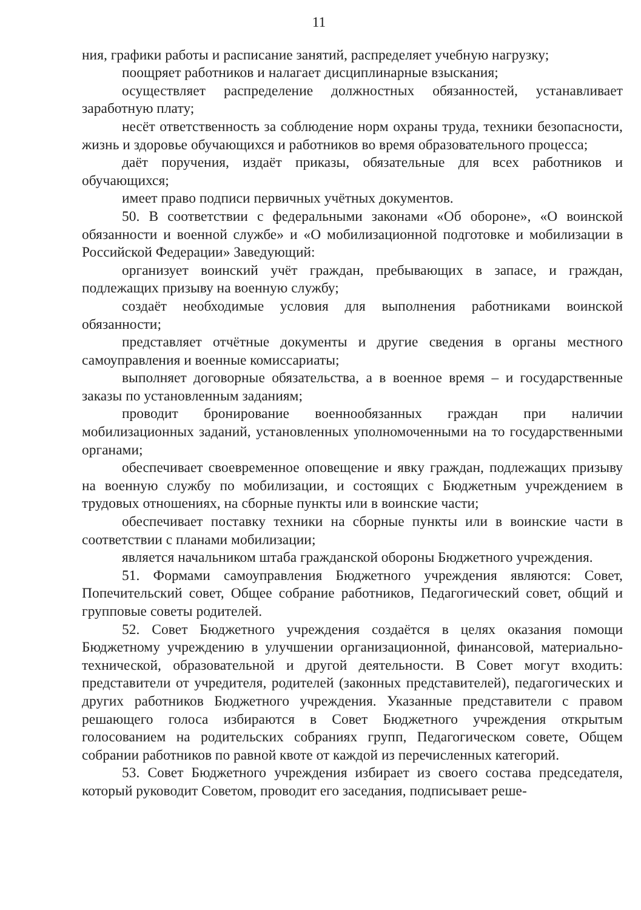11
ния, графики работы и расписание занятий, распределяет учебную нагрузку;
поощряет работников и налагает дисциплинарные взыскания;
осуществляет распределение должностных обязанностей, устанавливает заработную плату;
несёт ответственность за соблюдение норм охраны труда, техники безопасности, жизнь и здоровье обучающихся и работников во время образовательного процесса;
даёт поручения, издаёт приказы, обязательные для всех работников и обучающихся;
имеет право подписи первичных учётных документов.
50. В соответствии с федеральными законами «Об обороне», «О воинской обязанности и военной службе» и «О мобилизационной подготовке и мобилизации в Российской Федерации» Заведующий:
организует воинский учёт граждан, пребывающих в запасе, и граждан, подлежащих призыву на военную службу;
создаёт необходимые условия для выполнения работниками воинской обязанности;
представляет отчётные документы и другие сведения в органы местного самоуправления и военные комиссариаты;
выполняет договорные обязательства, а в военное время – и государственные заказы по установленным заданиям;
проводит бронирование военнообязанных граждан при наличии мобилизационных заданий, установленных уполномоченными на то государственными органами;
обеспечивает своевременное оповещение и явку граждан, подлежащих призыву на военную службу по мобилизации, и состоящих с Бюджетным учреждением в трудовых отношениях, на сборные пункты или в воинские части;
обеспечивает поставку техники на сборные пункты или в воинские части в соответствии с планами мобилизации;
является начальником штаба гражданской обороны Бюджетного учреждения.
51. Формами самоуправления Бюджетного учреждения являются: Совет, Попечительский совет, Общее собрание работников, Педагогический совет, общий и групповые советы родителей.
52. Совет Бюджетного учреждения создаётся в целях оказания помощи Бюджетному учреждению в улучшении организационной, финансовой, материально-технической, образовательной и другой деятельности. В Совет могут входить: представители от учредителя, родителей (законных представителей), педагогических и других работников Бюджетного учреждения. Указанные представители с правом решающего голоса избираются в Совет Бюджетного учреждения открытым голосованием на родительских собраниях групп, Педагогическом совете, Общем собрании работников по равной квоте от каждой из перечисленных категорий.
53. Совет Бюджетного учреждения избирает из своего состава председателя, который руководит Советом, проводит его заседания, подписывает реше-